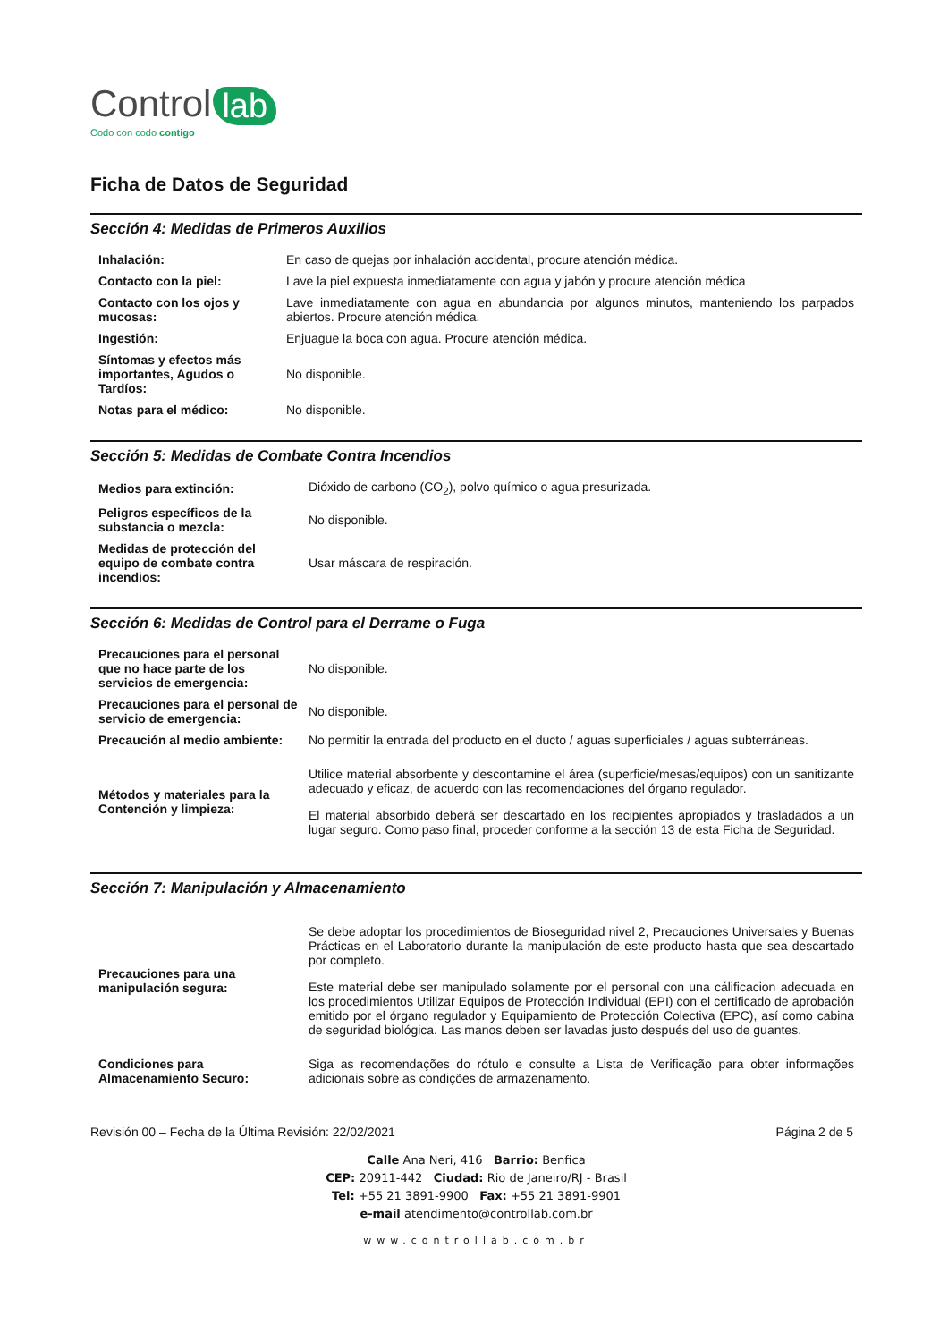Control lab
Codo con codo contigo
Ficha de Datos de Seguridad
Sección 4: Medidas de Primeros Auxilios
| Inhalación: | En caso de quejas por inhalación accidental, procure atención médica. |
| Contacto con la piel: | Lave la piel expuesta inmediatamente con agua y jabón y procure atención médica |
| Contacto con los ojos y mucosas: | Lave inmediatamente con agua en abundancia por algunos minutos, manteniendo los parpados abiertos. Procure atención médica. |
| Ingestión: | Enjuague la boca con agua. Procure atención médica. |
| Síntomas y efectos más importantes, Agudos o Tardíos: | No disponible. |
| Notas para el médico: | No disponible. |
Sección 5: Medidas de Combate Contra Incendios
| Medios para extinción: | Dióxido de carbono (CO<sub>2</sub>), polvo químico o agua presurizada. |
| Peligros específicos de la substancia o mezcla: | No disponible. |
| Medidas de protección del equipo de combate contra incendios: | Usar máscara de respiración. |
Sección 6: Medidas de Control para el Derrame o Fuga
| Precauciones para el personal que no hace parte de los servicios de emergencia: | No disponible. |
| Precauciones para el personal de servicio de emergencia: | No disponible. |
| Precaución al medio ambiente: | No permitir la entrada del producto en el ducto / aguas superficiales / aguas subterráneas. |
| Métodos y materiales para la Contención y limpieza: | Utilice material absorbente y descontamine el área (superficie/mesas/equipos) con un sanitizante adecuado y eficaz, de acuerdo con las recomendaciones del órgano regulador. El material absorbido deberá ser descartado en los recipientes apropiados y trasladados a un lugar seguro. Como paso final, proceder conforme a la sección 13 de esta Ficha de Seguridad. |
Sección 7: Manipulación y Almacenamiento
| Precauciones para una manipulación segura: | Se debe adoptar los procedimientos de Bioseguridad nivel 2, Precauciones Universales y Buenas Prácticas en el Laboratorio durante la manipulación de este producto hasta que sea descartado por completo. Este material debe ser manipulado solamente por el personal con una cálificacion adecuada en los procedimientos Utilizar Equipos de Protección Individual (EPI) con el certificado de aprobación emitido por el órgano regulador y Equipamiento de Protección Colectiva (EPC), así como cabina de seguridad biológica. Las manos deben ser lavadas justo después del uso de guantes. |
| Condiciones para Almacenamiento Securo: | Siga as recomendações do rótulo e consulte a Lista de Verificação para obter informações adicionais sobre as condições de armazenamento. |
Revisión 00 – Fecha de la Última Revisión: 22/02/2021 Página 2 de 5
Calle Ana Neri, 416 Barrio: Benfica
CEP: 20911-442 Ciudad: Rio de Janeiro/RJ - Brasil
Tel: +55 21 3891-9900 Fax: +55 21 3891-9901
e-mail atendimento@controllab.com.br
www.controllab.com.br